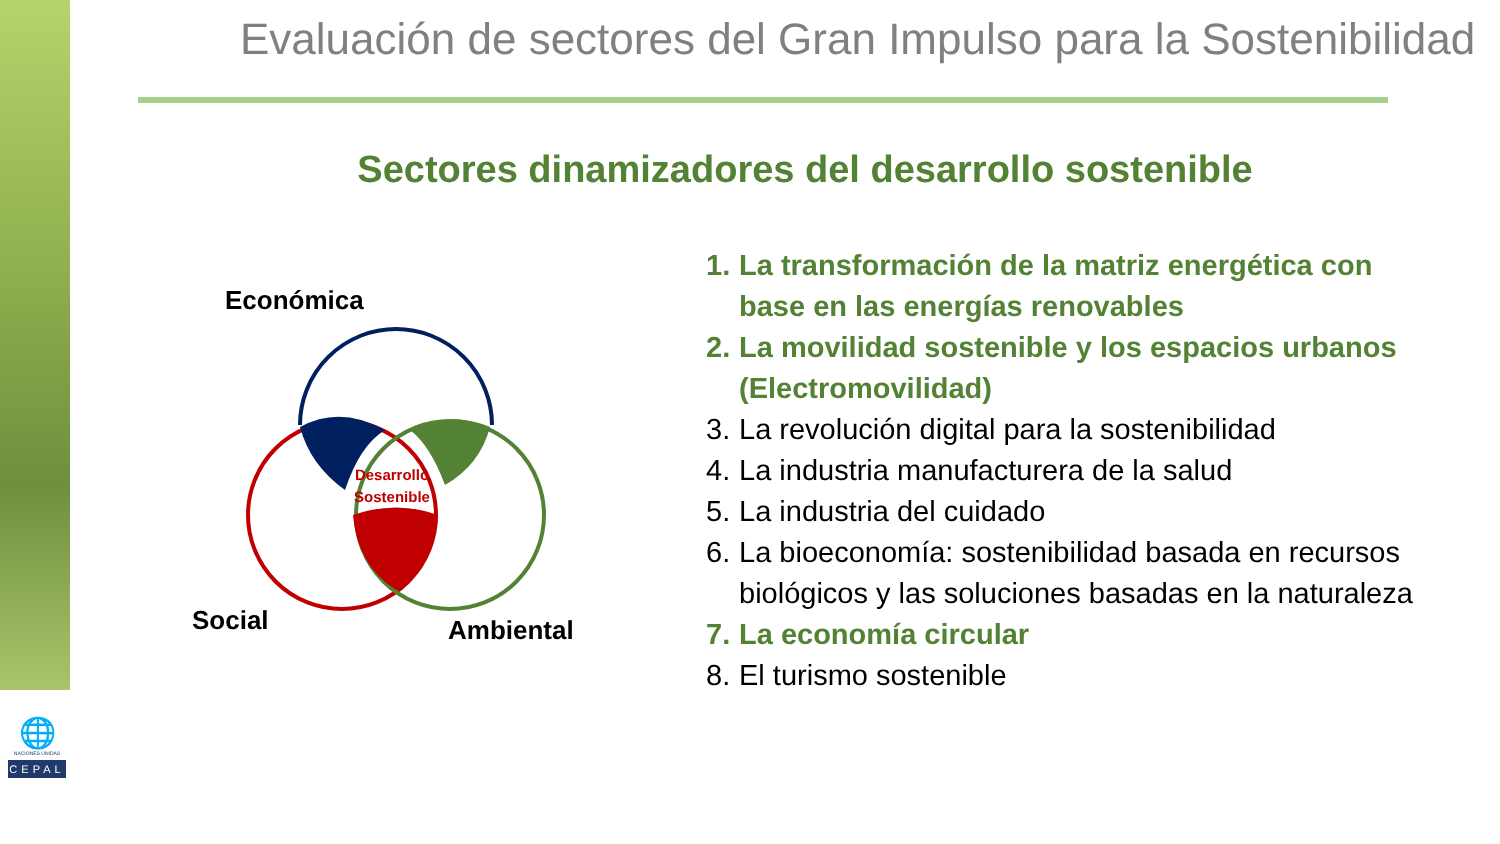🌐
NACIONES UNIDAS
CEPAL
Evaluación de sectores del Gran Impulso para la Sostenibilidad
Sectores dinamizadores del desarrollo sostenible
Económica
Desarrollo
Sostenible
Social Ambiental
1.
La transformación de la matriz energética con base en las energías renovables
2.
La movilidad sostenible y los espacios urbanos (Electromovilidad)
3.
La revolución digital para la sostenibilidad
4.
La industria manufacturera de la salud
5.
La industria del cuidado
6.
La bioeconomía: sostenibilidad basada en recursos biológicos y las soluciones basadas en la naturaleza
7.
La economía circular
8.
El turismo sostenible